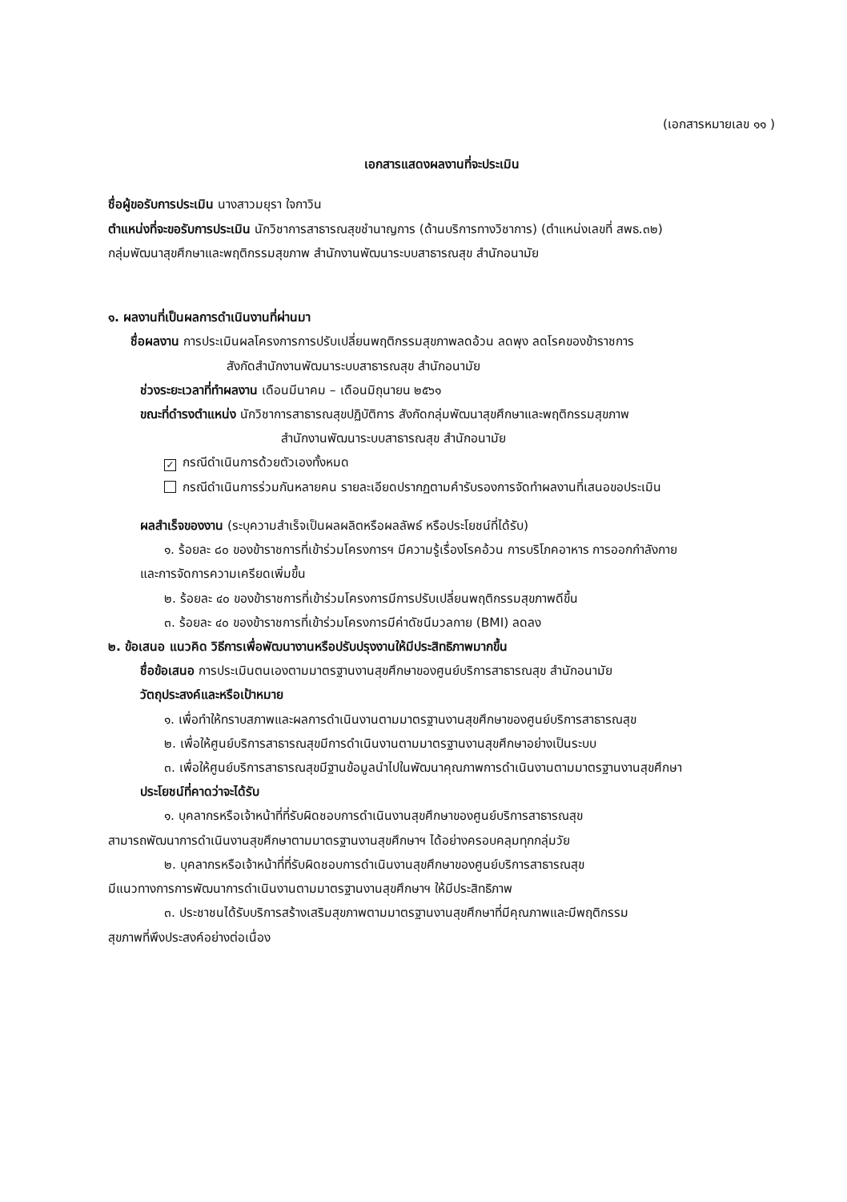(เอกสารหมายเลข ๑๑ )
เอกสารแสดงผลงานที่จะประเมิน
ชื่อผู้ขอรับการประเมิน นางสาวมยุรา ใจกาวิน
ตำแหน่งที่จะขอรับการประเมิน นักวิชาการสาธารณสุขชำนาญการ (ด้านบริการทางวิชาการ) (ตำแหน่งเลขที่ สพธ.๓๒)
กลุ่มพัฒนาสุขศึกษาและพฤติกรรมสุขภาพ สำนักงานพัฒนาระบบสาธารณสุข สำนักอนามัย
๑. ผลงานที่เป็นผลการดำเนินงานที่ผ่านมา
ชื่อผลงาน การประเมินผลโครงการการปรับเปลี่ยนพฤติกรรมสุขภาพลดอ้วน ลดพุง ลดโรคของข้าราชการ
สังกัดสำนักงานพัฒนาระบบสาธารณสุข สำนักอนามัย
ช่วงระยะเวลาที่ทำผลงาน เดือนมีนาคม – เดือนมิถุนายน ๒๕๖๑
ขณะที่ดำรงตำแหน่ง นักวิชาการสาธารณสุขปฏิบัติการ สังกัดกลุ่มพัฒนาสุขศึกษาและพฤติกรรมสุขภาพ
สำนักงานพัฒนาระบบสาธารณสุข สำนักอนามัย
✓ กรณีดำเนินการด้วยตัวเองทั้งหมด
กรณีดำเนินการร่วมกันหลายคน รายละเอียดปรากฏตามคำรับรองการจัดทำผลงานที่เสนอขอประเมิน
ผลสำเร็จของงาน (ระบุความสำเร็จเป็นผลผลิตหรือผลลัพธ์ หรือประโยชน์ที่ได้รับ)
๑. ร้อยละ ๘๐ ของข้าราชการที่เข้าร่วมโครงการฯ มีความรู้เรื่องโรคอ้วน การบริโภคอาหาร การออกกำลังกาย
และการจัดการความเครียดเพิ่มขึ้น
๒. ร้อยละ ๔๐ ของข้าราชการที่เข้าร่วมโครงการมีการปรับเปลี่ยนพฤติกรรมสุขภาพดีขึ้น
๓. ร้อยละ ๔๐ ของข้าราชการที่เข้าร่วมโครงการมีค่าดัชนีมวลกาย (BMI) ลดลง
๒. ข้อเสนอ แนวคิด วิธีการเพื่อพัฒนางานหรือปรับปรุงงานให้มีประสิทธิภาพมากขึ้น
ชื่อข้อเสนอ การประเมินตนเองตามมาตรฐานงานสุขศึกษาของศูนย์บริการสาธารณสุข สำนักอนามัย
วัตถุประสงค์และหรือเป้าหมาย
๑. เพื่อทำให้ทราบสภาพและผลการดำเนินงานตามมาตรฐานงานสุขศึกษาของศูนย์บริการสาธารณสุข
๒. เพื่อให้ศูนย์บริการสาธารณสุขมีการดำเนินงานตามมาตรฐานงานสุขศึกษาอย่างเป็นระบบ
๓. เพื่อให้ศูนย์บริการสาธารณสุขมีฐานข้อมูลนำไปในพัฒนาคุณภาพการดำเนินงานตามมาตรฐานงานสุขศึกษา
ประโยชน์ที่คาดว่าจะได้รับ
๑. บุคลากรหรือเจ้าหน้าที่ที่รับผิดชอบการดำเนินงานสุขศึกษาของศูนย์บริการสาธารณสุข
สามารถพัฒนาการดำเนินงานสุขศึกษาตามมาตรฐานงานสุขศึกษาฯ ได้อย่างครอบคลุมทุกกลุ่มวัย
๒. บุคลากรหรือเจ้าหน้าที่ที่รับผิดชอบการดำเนินงานสุขศึกษาของศูนย์บริการสาธารณสุข
มีแนวทางการการพัฒนาการดำเนินงานตามมาตรฐานงานสุขศึกษาฯ ให้มีประสิทธิภาพ
๓. ประชาชนได้รับบริการสร้างเสริมสุขภาพตามมาตรฐานงานสุขศึกษาที่มีคุณภาพและมีพฤติกรรม
สุขภาพที่พึงประสงค์อย่างต่อเนื่อง